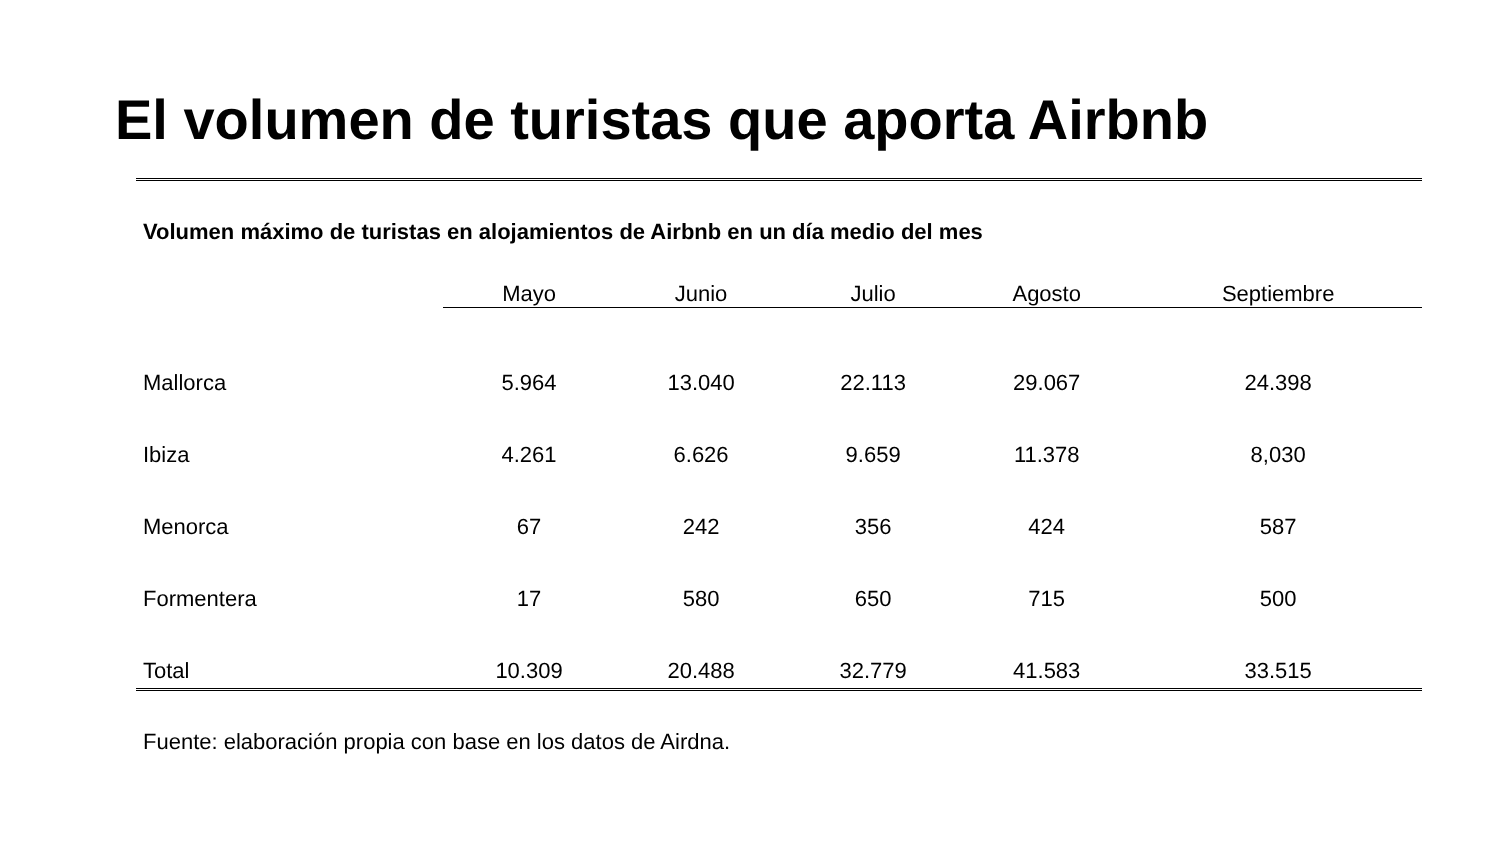El volumen de turistas que aporta Airbnb
Volumen máximo de turistas en alojamientos de Airbnb en un día medio del mes
| | Mayo | Junio | Julio | Agosto | Septiembre |
| --- | --- | --- | --- | --- | --- |
| Mallorca | 5.964 | 13.040 | 22.113 | 29.067 | 24.398 |
| Ibiza | 4.261 | 6.626 | 9.659 | 11.378 | 8,030 |
| Menorca | 67 | 242 | 356 | 424 | 587 |
| Formentera | 17 | 580 | 650 | 715 | 500 |
| Total | 10.309 | 20.488 | 32.779 | 41.583 | 33.515 |
Fuente: elaboración propia con base en los datos de Airdna.